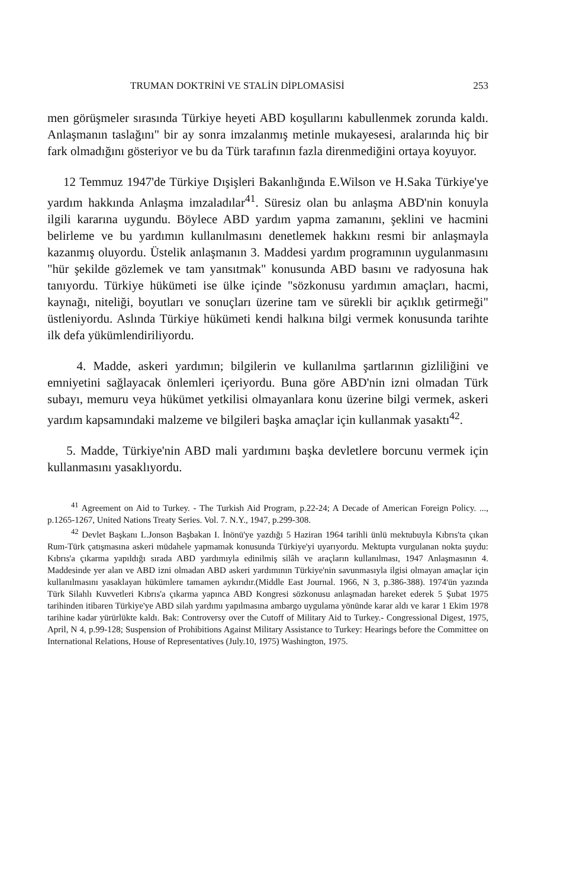TRUMAN DOKTRİNİ VE STALİN DİPLOMASİSİ 253
men görüşmeler sırasında Türkiye heyeti ABD koşullarını kabullenmek zorunda kaldı. Anlaşmanın taslağını" bir ay sonra imzalanmış metinle mukayesesi, aralarında hiç bir fark olmadığını gösteriyor ve bu da Türk tarafının fazla direnmediğini ortaya koyuyor.
12 Temmuz 1947'de Türkiye Dışişleri Bakanlığında E.Wilson ve H.Saka Türkiye'ye yardım hakkında Anlaşma imzaladılar<sup>41</sup>. Süresiz olan bu anlaşma ABD'nin konuyla ilgili kararına uygundu. Böylece ABD yardım yapma zamanını, şeklini ve hacmini belirleme ve bu yardımın kullanılmasını denetlemek hakkını resmi bir anlaşmayla kazanmış oluyordu. Üstelik anlaşmanın 3. Maddesi yardım programının uygulanmasını "hür şekilde gözlemek ve tam yansıtmak" konusunda ABD basını ve radyosuna hak tanıyordu. Türkiye hükümeti ise ülke içinde "sözkonusu yardımın amaçları, hacmi, kaynağı, niteliği, boyutları ve sonuçları üzerine tam ve sürekli bir açıklık getirmeği" üstleniyordu. Aslında Türkiye hükümeti kendi halkına bilgi vermek konusunda tarihte ilk defa yükümlendiriliyordu.
4. Madde, askeri yardımın; bilgilerin ve kullanılma şartlarının gizliliğini ve emniyetini sağlayacak önlemleri içeriyordu. Buna göre ABD'nin izni olmadan Türk subayı, memuru veya hükümet yetkilisi olmayanlara konu üzerine bilgi vermek, askeri yardım kapsamındaki malzeme ve bilgileri başka amaçlar için kullanmak yasaktı<sup>42</sup>.
5. Madde, Türkiye'nin ABD mali yardımını başka devletlere borcunu vermek için kullanmasını yasaklıyordu.
<sup>41</sup> Agreement on Aid to Turkey. - The Turkish Aid Program, p.22-24; A Decade of American Foreign Policy. ..., p.1265-1267, United Nations Treaty Series. Vol. 7. N.Y., 1947, p.299-308.
<sup>42</sup> Devlet Başkanı L.Jonson Başbakan I. İnönü'ye yazdığı 5 Haziran 1964 tarihli ünlü mektubuyla Kıbrıs'ta çıkan Rum-Türk çatışmasına askeri müdahele yapmamak konusunda Türkiye'yi uyarıyordu. Mektupta vurgulanan nokta şuydu: Kıbrıs'a çıkarma yapıldığı sırada ABD yardımıyla edinilmiş silâh ve araçların kullanılması, 1947 Anlaşmasının 4. Maddesinde yer alan ve ABD izni olmadan ABD askeri yardımının Türkiye'nin savunmasıyla ilgisi olmayan amaçlar için kullanılmasını yasaklayan hükümlere tamamen aykırıdır.(Middle East Journal. 1966, N 3, p.386-388). 1974'ün yazında Türk Silahlı Kuvvetleri Kıbrıs'a çıkarma yapınca ABD Kongresi sözkonusu anlaşmadan hareket ederek 5 Şubat 1975 tarihinden itibaren Türkiye'ye ABD silah yardımı yapılmasına ambargo uygulama yönünde karar aldı ve karar 1 Ekim 1978 tarihine kadar yürürlükte kaldı. Bak: Controversy over the Cutoff of Military Aid to Turkey.- Congressional Digest, 1975, April, N 4, p.99-128; Suspension of Prohibitions Against Military Assistance to Turkey: Hearings before the Committee on International Relations, House of Representatives (July.10, 1975) Washington, 1975.